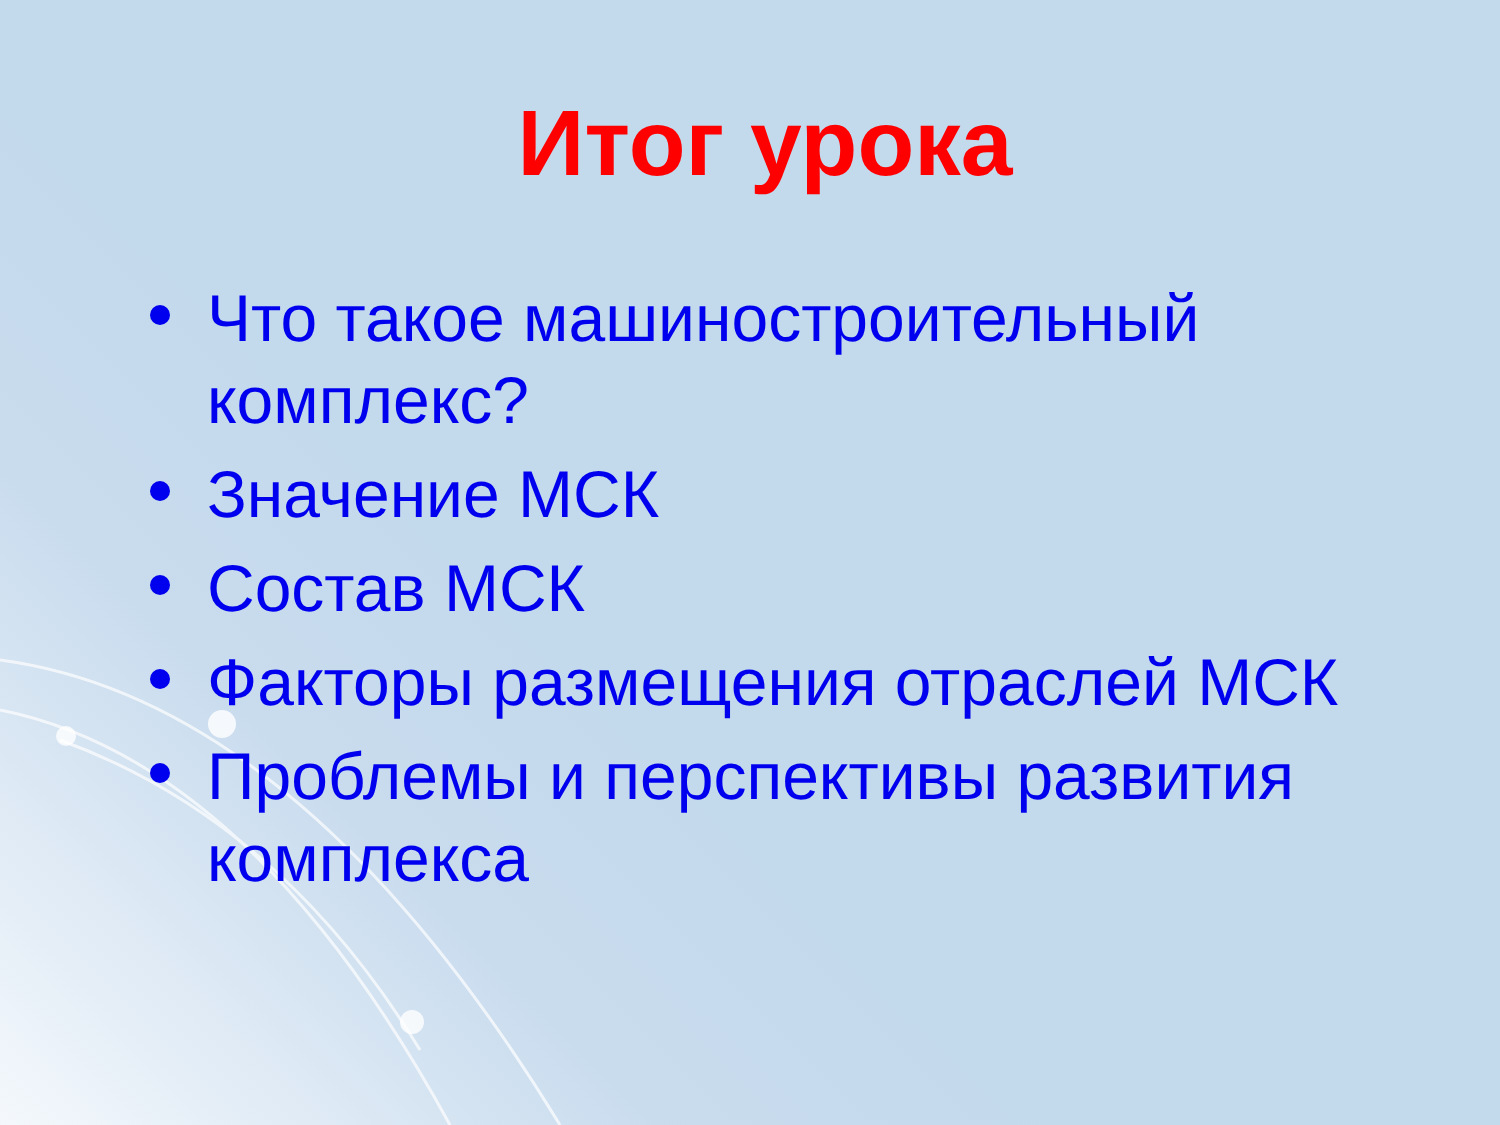Итог урока
Что такое машиностроительный комплекс?
Значение МСК
Состав МСК
Факторы размещения отраслей МСК
Проблемы и перспективы развития комплекса